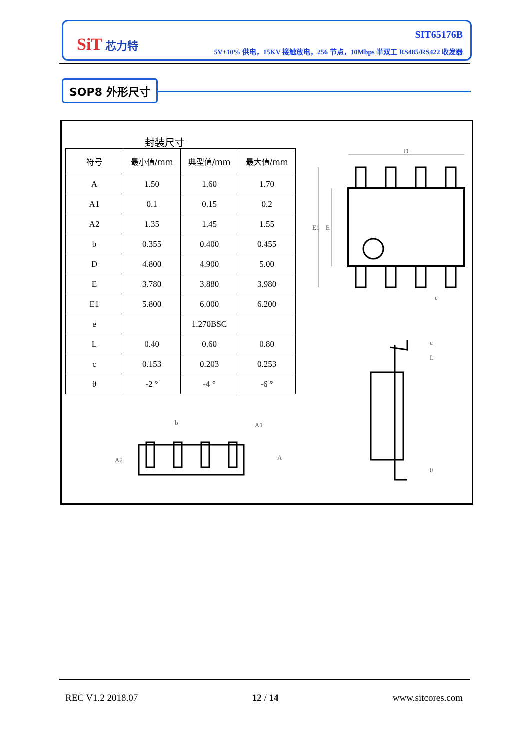SiT 芯力特
SIT65176B
5V±10% 供电，15KV 接触放电，256 节点，10Mbps 半双工 RS485/RS422 收发器
SOP8 外形尺寸
封装尺寸
| 符号 | 最小值/mm | 典型值/mm | 最大值/mm |
| --- | --- | --- | --- |
| A | 1.50 | 1.60 | 1.70 |
| A1 | 0.1 | 0.15 | 0.2 |
| A2 | 1.35 | 1.45 | 1.55 |
| b | 0.355 | 0.400 | 0.455 |
| D | 4.800 | 4.900 | 5.00 |
| E | 3.780 | 3.880 | 3.980 |
| E1 | 5.800 | 6.000 | 6.200 |
| e | | 1.270BSC | |
| L | 0.40 | 0.60 | 0.80 |
| c | 0.153 | 0.203 | 0.253 |
| θ | -2 ° | -4 ° | -6 ° |
D
E1
E
e
b
A1
A2
A
c
L
θ
REC V1.2 2018.07 12 / 14 www.sitcores.com